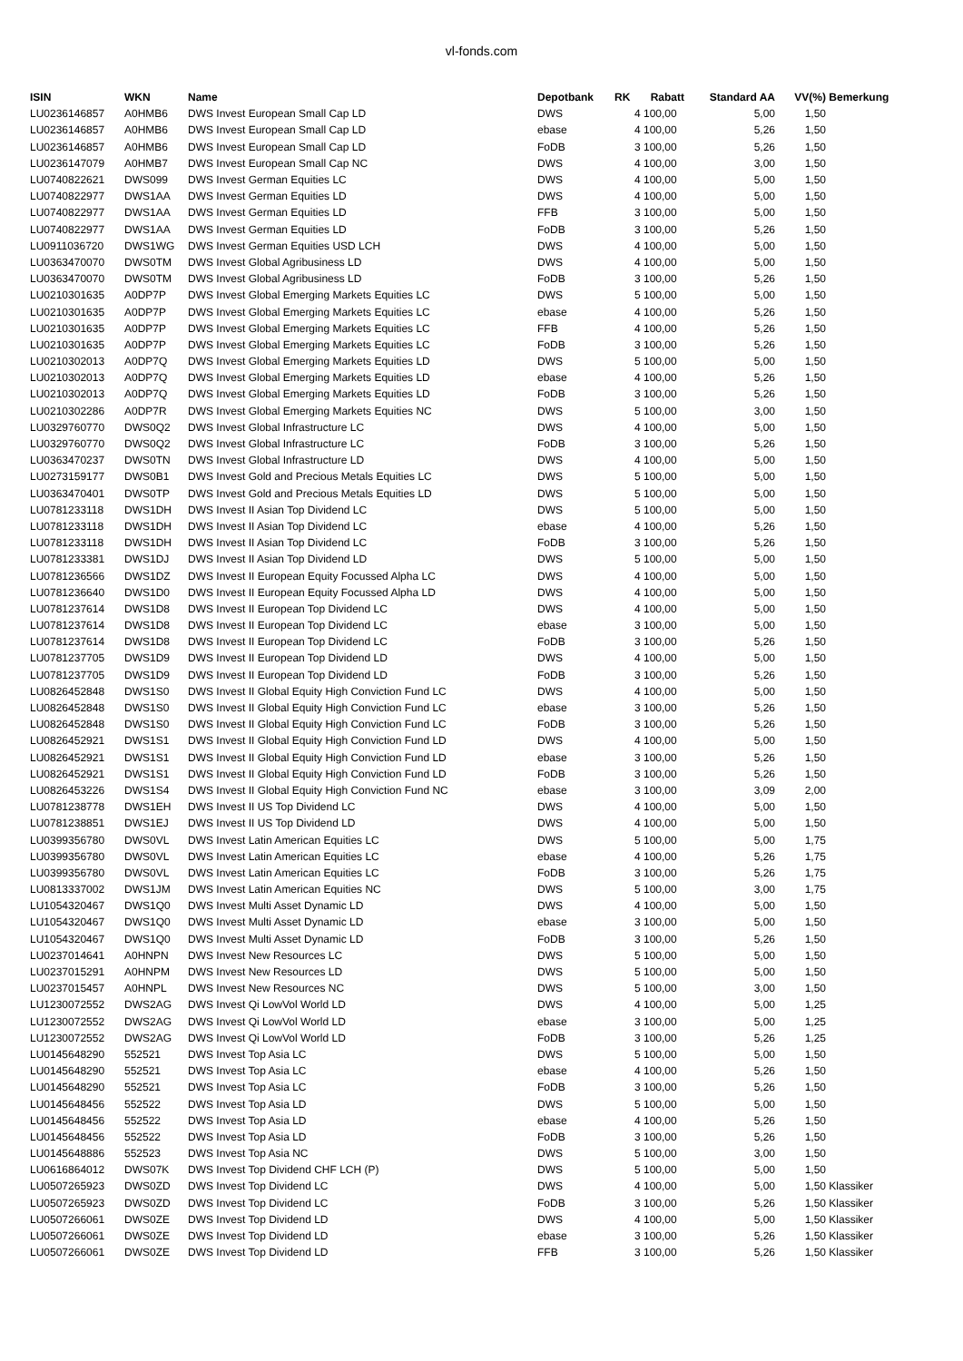vl-fonds.com
| ISIN | WKN | Name | Depotbank | RK | Rabatt | Standard AA | VV(%) | Bemerkung |
| --- | --- | --- | --- | --- | --- | --- | --- | --- |
| LU0236146857 | A0HMB6 | DWS Invest European Small Cap LD | DWS | | 4 100,00 | 5,00 | 1,50 | |
| LU0236146857 | A0HMB6 | DWS Invest European Small Cap LD | ebase | | 4 100,00 | 5,26 | 1,50 | |
| LU0236146857 | A0HMB6 | DWS Invest European Small Cap LD | FoDB | | 3 100,00 | 5,26 | 1,50 | |
| LU0236147079 | A0HMB7 | DWS Invest European Small Cap NC | DWS | | 4 100,00 | 3,00 | 1,50 | |
| LU0740822621 | DWS099 | DWS Invest German Equities LC | DWS | | 4 100,00 | 5,00 | 1,50 | |
| LU0740822977 | DWS1AA | DWS Invest German Equities LD | DWS | | 4 100,00 | 5,00 | 1,50 | |
| LU0740822977 | DWS1AA | DWS Invest German Equities LD | FFB | | 3 100,00 | 5,00 | 1,50 | |
| LU0740822977 | DWS1AA | DWS Invest German Equities LD | FoDB | | 3 100,00 | 5,26 | 1,50 | |
| LU0911036720 | DWS1WG | DWS Invest German Equities USD LCH | DWS | | 4 100,00 | 5,00 | 1,50 | |
| LU0363470070 | DWS0TM | DWS Invest Global Agribusiness LD | DWS | | 4 100,00 | 5,00 | 1,50 | |
| LU0363470070 | DWS0TM | DWS Invest Global Agribusiness LD | FoDB | | 3 100,00 | 5,26 | 1,50 | |
| LU0210301635 | A0DP7P | DWS Invest Global Emerging Markets Equities LC | DWS | | 5 100,00 | 5,00 | 1,50 | |
| LU0210301635 | A0DP7P | DWS Invest Global Emerging Markets Equities LC | ebase | | 4 100,00 | 5,26 | 1,50 | |
| LU0210301635 | A0DP7P | DWS Invest Global Emerging Markets Equities LC | FFB | | 4 100,00 | 5,26 | 1,50 | |
| LU0210301635 | A0DP7P | DWS Invest Global Emerging Markets Equities LC | FoDB | | 3 100,00 | 5,26 | 1,50 | |
| LU0210302013 | A0DP7Q | DWS Invest Global Emerging Markets Equities LD | DWS | | 5 100,00 | 5,00 | 1,50 | |
| LU0210302013 | A0DP7Q | DWS Invest Global Emerging Markets Equities LD | ebase | | 4 100,00 | 5,26 | 1,50 | |
| LU0210302013 | A0DP7Q | DWS Invest Global Emerging Markets Equities LD | FoDB | | 3 100,00 | 5,26 | 1,50 | |
| LU0210302286 | A0DP7R | DWS Invest Global Emerging Markets Equities NC | DWS | | 5 100,00 | 3,00 | 1,50 | |
| LU0329760770 | DWS0Q2 | DWS Invest Global Infrastructure LC | DWS | | 4 100,00 | 5,00 | 1,50 | |
| LU0329760770 | DWS0Q2 | DWS Invest Global Infrastructure LC | FoDB | | 3 100,00 | 5,26 | 1,50 | |
| LU0363470237 | DWS0TN | DWS Invest Global Infrastructure LD | DWS | | 4 100,00 | 5,00 | 1,50 | |
| LU0273159177 | DWS0B1 | DWS Invest Gold and Precious Metals Equities LC | DWS | | 5 100,00 | 5,00 | 1,50 | |
| LU0363470401 | DWS0TP | DWS Invest Gold and Precious Metals Equities LD | DWS | | 5 100,00 | 5,00 | 1,50 | |
| LU0781233118 | DWS1DH | DWS Invest II Asian Top Dividend LC | DWS | | 5 100,00 | 5,00 | 1,50 | |
| LU0781233118 | DWS1DH | DWS Invest II Asian Top Dividend LC | ebase | | 4 100,00 | 5,26 | 1,50 | |
| LU0781233118 | DWS1DH | DWS Invest II Asian Top Dividend LC | FoDB | | 3 100,00 | 5,26 | 1,50 | |
| LU0781233381 | DWS1DJ | DWS Invest II Asian Top Dividend LD | DWS | | 5 100,00 | 5,00 | 1,50 | |
| LU0781236566 | DWS1DZ | DWS Invest II European Equity Focussed Alpha LC | DWS | | 4 100,00 | 5,00 | 1,50 | |
| LU0781236640 | DWS1D0 | DWS Invest II European Equity Focussed Alpha LD | DWS | | 4 100,00 | 5,00 | 1,50 | |
| LU0781237614 | DWS1D8 | DWS Invest II European Top Dividend LC | DWS | | 4 100,00 | 5,00 | 1,50 | |
| LU0781237614 | DWS1D8 | DWS Invest II European Top Dividend LC | ebase | | 3 100,00 | 5,00 | 1,50 | |
| LU0781237614 | DWS1D8 | DWS Invest II European Top Dividend LC | FoDB | | 3 100,00 | 5,26 | 1,50 | |
| LU0781237705 | DWS1D9 | DWS Invest II European Top Dividend LD | DWS | | 4 100,00 | 5,00 | 1,50 | |
| LU0781237705 | DWS1D9 | DWS Invest II European Top Dividend LD | FoDB | | 3 100,00 | 5,26 | 1,50 | |
| LU0826452848 | DWS1S0 | DWS Invest II Global Equity High Conviction Fund LC | DWS | | 4 100,00 | 5,00 | 1,50 | |
| LU0826452848 | DWS1S0 | DWS Invest II Global Equity High Conviction Fund LC | ebase | | 3 100,00 | 5,26 | 1,50 | |
| LU0826452848 | DWS1S0 | DWS Invest II Global Equity High Conviction Fund LC | FoDB | | 3 100,00 | 5,26 | 1,50 | |
| LU0826452921 | DWS1S1 | DWS Invest II Global Equity High Conviction Fund LD | DWS | | 4 100,00 | 5,00 | 1,50 | |
| LU0826452921 | DWS1S1 | DWS Invest II Global Equity High Conviction Fund LD | ebase | | 3 100,00 | 5,26 | 1,50 | |
| LU0826452921 | DWS1S1 | DWS Invest II Global Equity High Conviction Fund LD | FoDB | | 3 100,00 | 5,26 | 1,50 | |
| LU0826453226 | DWS1S4 | DWS Invest II Global Equity High Conviction Fund NC | ebase | | 3 100,00 | 3,09 | 2,00 | |
| LU0781238778 | DWS1EH | DWS Invest II US Top Dividend LC | DWS | | 4 100,00 | 5,00 | 1,50 | |
| LU0781238851 | DWS1EJ | DWS Invest II US Top Dividend LD | DWS | | 4 100,00 | 5,00 | 1,50 | |
| LU0399356780 | DWS0VL | DWS Invest Latin American Equities LC | DWS | | 5 100,00 | 5,00 | 1,75 | |
| LU0399356780 | DWS0VL | DWS Invest Latin American Equities LC | ebase | | 4 100,00 | 5,26 | 1,75 | |
| LU0399356780 | DWS0VL | DWS Invest Latin American Equities LC | FoDB | | 3 100,00 | 5,26 | 1,75 | |
| LU0813337002 | DWS1JM | DWS Invest Latin American Equities NC | DWS | | 5 100,00 | 3,00 | 1,75 | |
| LU1054320467 | DWS1Q0 | DWS Invest Multi Asset Dynamic LD | DWS | | 4 100,00 | 5,00 | 1,50 | |
| LU1054320467 | DWS1Q0 | DWS Invest Multi Asset Dynamic LD | ebase | | 3 100,00 | 5,00 | 1,50 | |
| LU1054320467 | DWS1Q0 | DWS Invest Multi Asset Dynamic LD | FoDB | | 3 100,00 | 5,26 | 1,50 | |
| LU0237014641 | A0HNPN | DWS Invest New Resources LC | DWS | | 5 100,00 | 5,00 | 1,50 | |
| LU0237015291 | A0HNPM | DWS Invest New Resources LD | DWS | | 5 100,00 | 5,00 | 1,50 | |
| LU0237015457 | A0HNPL | DWS Invest New Resources NC | DWS | | 5 100,00 | 3,00 | 1,50 | |
| LU1230072552 | DWS2AG | DWS Invest Qi LowVol World LD | DWS | | 4 100,00 | 5,00 | 1,25 | |
| LU1230072552 | DWS2AG | DWS Invest Qi LowVol World LD | ebase | | 3 100,00 | 5,00 | 1,25 | |
| LU1230072552 | DWS2AG | DWS Invest Qi LowVol World LD | FoDB | | 3 100,00 | 5,26 | 1,25 | |
| LU0145648290 | 552521 | DWS Invest Top Asia LC | DWS | | 5 100,00 | 5,00 | 1,50 | |
| LU0145648290 | 552521 | DWS Invest Top Asia LC | ebase | | 4 100,00 | 5,26 | 1,50 | |
| LU0145648290 | 552521 | DWS Invest Top Asia LC | FoDB | | 3 100,00 | 5,26 | 1,50 | |
| LU0145648456 | 552522 | DWS Invest Top Asia LD | DWS | | 5 100,00 | 5,00 | 1,50 | |
| LU0145648456 | 552522 | DWS Invest Top Asia LD | ebase | | 4 100,00 | 5,26 | 1,50 | |
| LU0145648456 | 552522 | DWS Invest Top Asia LD | FoDB | | 3 100,00 | 5,26 | 1,50 | |
| LU0145648886 | 552523 | DWS Invest Top Asia NC | DWS | | 5 100,00 | 3,00 | 1,50 | |
| LU0616864012 | DWS07K | DWS Invest Top Dividend CHF LCH (P) | DWS | | 5 100,00 | 5,00 | 1,50 | |
| LU0507265923 | DWS0ZD | DWS Invest Top Dividend LC | DWS | | 4 100,00 | 5,00 | 1,50 | Klassiker |
| LU0507265923 | DWS0ZD | DWS Invest Top Dividend LC | FoDB | | 3 100,00 | 5,26 | 1,50 | Klassiker |
| LU0507266061 | DWS0ZE | DWS Invest Top Dividend LD | DWS | | 4 100,00 | 5,00 | 1,50 | Klassiker |
| LU0507266061 | DWS0ZE | DWS Invest Top Dividend LD | ebase | | 3 100,00 | 5,26 | 1,50 | Klassiker |
| LU0507266061 | DWS0ZE | DWS Invest Top Dividend LD | FFB | | 3 100,00 | 5,26 | 1,50 | Klassiker |